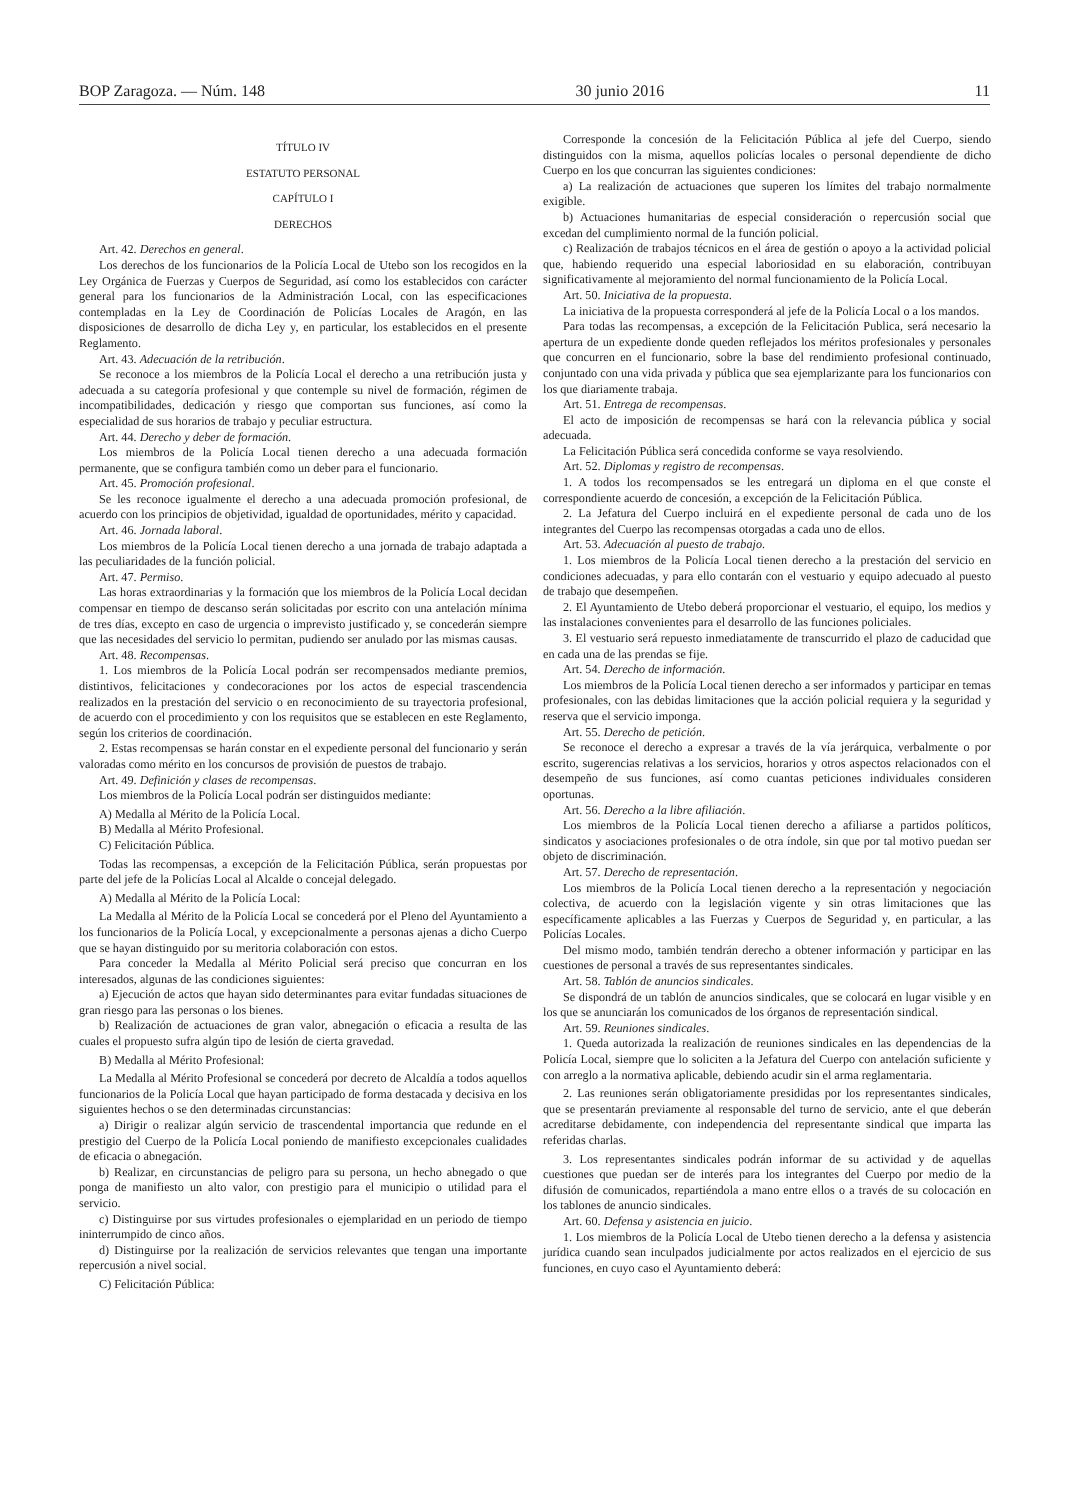BOP Zaragoza. — Núm. 148 30 junio 2016 11
TÍTULO IV
ESTATUTO PERSONAL
CAPÍTULO I
DERECHOS
Art. 42. Derechos en general.
Los derechos de los funcionarios de la Policía Local de Utebo son los recogidos en la Ley Orgánica de Fuerzas y Cuerpos de Seguridad, así como los establecidos con carácter general para los funcionarios de la Administración Local, con las especificaciones contempladas en la Ley de Coordinación de Policías Locales de Aragón, en las disposiciones de desarrollo de dicha Ley y, en particular, los establecidos en el presente Reglamento.
Art. 43. Adecuación de la retribución.
Se reconoce a los miembros de la Policía Local el derecho a una retribución justa y adecuada a su categoría profesional y que contemple su nivel de formación, régimen de incompatibilidades, dedicación y riesgo que comportan sus funciones, así como la especialidad de sus horarios de trabajo y peculiar estructura.
Art. 44. Derecho y deber de formación.
Los miembros de la Policía Local tienen derecho a una adecuada formación permanente, que se configura también como un deber para el funcionario.
Art. 45. Promoción profesional.
Se les reconoce igualmente el derecho a una adecuada promoción profesional, de acuerdo con los principios de objetividad, igualdad de oportunidades, mérito y capacidad.
Art. 46. Jornada laboral.
Los miembros de la Policía Local tienen derecho a una jornada de trabajo adaptada a las peculiaridades de la función policial.
Art. 47. Permiso.
Las horas extraordinarias y la formación que los miembros de la Policía Local decidan compensar en tiempo de descanso serán solicitadas por escrito con una antelación mínima de tres días, excepto en caso de urgencia o imprevisto justificado y, se concederán siempre que las necesidades del servicio lo permitan, pudiendo ser anulado por las mismas causas.
Art. 48. Recompensas.
1. Los miembros de la Policía Local podrán ser recompensados mediante premios, distintivos, felicitaciones y condecoraciones por los actos de especial trascendencia realizados en la prestación del servicio o en reconocimiento de su trayectoria profesional, de acuerdo con el procedimiento y con los requisitos que se establecen en este Reglamento, según los criterios de coordinación.
2. Estas recompensas se harán constar en el expediente personal del funcionario y serán valoradas como mérito en los concursos de provisión de puestos de trabajo.
Art. 49. Definición y clases de recompensas.
Los miembros de la Policía Local podrán ser distinguidos mediante:
A) Medalla al Mérito de la Policía Local.
B) Medalla al Mérito Profesional.
C) Felicitación Pública.
Todas las recompensas, a excepción de la Felicitación Pública, serán propuestas por parte del jefe de la Policías Local al Alcalde o concejal delegado.
A) Medalla al Mérito de la Policía Local:
La Medalla al Mérito de la Policía Local se concederá por el Pleno del Ayuntamiento a los funcionarios de la Policía Local, y excepcionalmente a personas ajenas a dicho Cuerpo que se hayan distinguido por su meritoria colaboración con estos.
Para conceder la Medalla al Mérito Policial será preciso que concurran en los interesados, algunas de las condiciones siguientes:
a) Ejecución de actos que hayan sido determinantes para evitar fundadas situaciones de gran riesgo para las personas o los bienes.
b) Realización de actuaciones de gran valor, abnegación o eficacia a resulta de las cuales el propuesto sufra algún tipo de lesión de cierta gravedad.
B) Medalla al Mérito Profesional:
La Medalla al Mérito Profesional se concederá por decreto de Alcaldía a todos aquellos funcionarios de la Policía Local que hayan participado de forma destacada y decisiva en los siguientes hechos o se den determinadas circunstancias:
a) Dirigir o realizar algún servicio de trascendental importancia que redunde en el prestigio del Cuerpo de la Policía Local poniendo de manifiesto excepcionales cualidades de eficacia o abnegación.
b) Realizar, en circunstancias de peligro para su persona, un hecho abnegado o que ponga de manifiesto un alto valor, con prestigio para el municipio o utilidad para el servicio.
c) Distinguirse por sus virtudes profesionales o ejemplaridad en un periodo de tiempo ininterrumpido de cinco años.
d) Distinguirse por la realización de servicios relevantes que tengan una importante repercusión a nivel social.
C) Felicitación Pública:
Corresponde la concesión de la Felicitación Pública al jefe del Cuerpo, siendo distinguidos con la misma, aquellos policías locales o personal dependiente de dicho Cuerpo en los que concurran las siguientes condiciones:
a) La realización de actuaciones que superen los límites del trabajo normalmente exigible.
b) Actuaciones humanitarias de especial consideración o repercusión social que excedan del cumplimiento normal de la función policial.
c) Realización de trabajos técnicos en el área de gestión o apoyo a la actividad policial que, habiendo requerido una especial laboriosidad en su elaboración, contribuyan significativamente al mejoramiento del normal funcionamiento de la Policía Local.
Art. 50. Iniciativa de la propuesta.
La iniciativa de la propuesta corresponderá al jefe de la Policía Local o a los mandos.
Para todas las recompensas, a excepción de la Felicitación Publica, será necesario la apertura de un expediente donde queden reflejados los méritos profesionales y personales que concurren en el funcionario, sobre la base del rendimiento profesional continuado, conjuntado con una vida privada y pública que sea ejemplarizante para los funcionarios con los que diariamente trabaja.
Art. 51. Entrega de recompensas.
El acto de imposición de recompensas se hará con la relevancia pública y social adecuada.
La Felicitación Pública será concedida conforme se vaya resolviendo.
Art. 52. Diplomas y registro de recompensas.
1. A todos los recompensados se les entregará un diploma en el que conste el correspondiente acuerdo de concesión, a excepción de la Felicitación Pública.
2. La Jefatura del Cuerpo incluirá en el expediente personal de cada uno de los integrantes del Cuerpo las recompensas otorgadas a cada uno de ellos.
Art. 53. Adecuación al puesto de trabajo.
1. Los miembros de la Policía Local tienen derecho a la prestación del servicio en condiciones adecuadas, y para ello contarán con el vestuario y equipo adecuado al puesto de trabajo que desempeñen.
2. El Ayuntamiento de Utebo deberá proporcionar el vestuario, el equipo, los medios y las instalaciones convenientes para el desarrollo de las funciones policiales.
3. El vestuario será repuesto inmediatamente de transcurrido el plazo de caducidad que en cada una de las prendas se fije.
Art. 54. Derecho de información.
Los miembros de la Policía Local tienen derecho a ser informados y participar en temas profesionales, con las debidas limitaciones que la acción policial requiera y la seguridad y reserva que el servicio imponga.
Art. 55. Derecho de petición.
Se reconoce el derecho a expresar a través de la vía jerárquica, verbalmente o por escrito, sugerencias relativas a los servicios, horarios y otros aspectos relacionados con el desempeño de sus funciones, así como cuantas peticiones individuales consideren oportunas.
Art. 56. Derecho a la libre afiliación.
Los miembros de la Policía Local tienen derecho a afiliarse a partidos políticos, sindicatos y asociaciones profesionales o de otra índole, sin que por tal motivo puedan ser objeto de discriminación.
Art. 57. Derecho de representación.
Los miembros de la Policía Local tienen derecho a la representación y negociación colectiva, de acuerdo con la legislación vigente y sin otras limitaciones que las específicamente aplicables a las Fuerzas y Cuerpos de Seguridad y, en particular, a las Policías Locales.
Del mismo modo, también tendrán derecho a obtener información y participar en las cuestiones de personal a través de sus representantes sindicales.
Art. 58. Tablón de anuncios sindicales.
Se dispondrá de un tablón de anuncios sindicales, que se colocará en lugar visible y en los que se anunciarán los comunicados de los órganos de representación sindical.
Art. 59. Reuniones sindicales.
1. Queda autorizada la realización de reuniones sindicales en las dependencias de la Policía Local, siempre que lo soliciten a la Jefatura del Cuerpo con antelación suficiente y con arreglo a la normativa aplicable, debiendo acudir sin el arma reglamentaria.
2. Las reuniones serán obligatoriamente presididas por los representantes sindicales, que se presentarán previamente al responsable del turno de servicio, ante el que deberán acreditarse debidamente, con independencia del representante sindical que imparta las referidas charlas.
3. Los representantes sindicales podrán informar de su actividad y de aquellas cuestiones que puedan ser de interés para los integrantes del Cuerpo por medio de la difusión de comunicados, repartiéndola a mano entre ellos o a través de su colocación en los tablones de anuncio sindicales.
Art. 60. Defensa y asistencia en juicio.
1. Los miembros de la Policía Local de Utebo tienen derecho a la defensa y asistencia jurídica cuando sean inculpados judicialmente por actos realizados en el ejercicio de sus funciones, en cuyo caso el Ayuntamiento deberá: